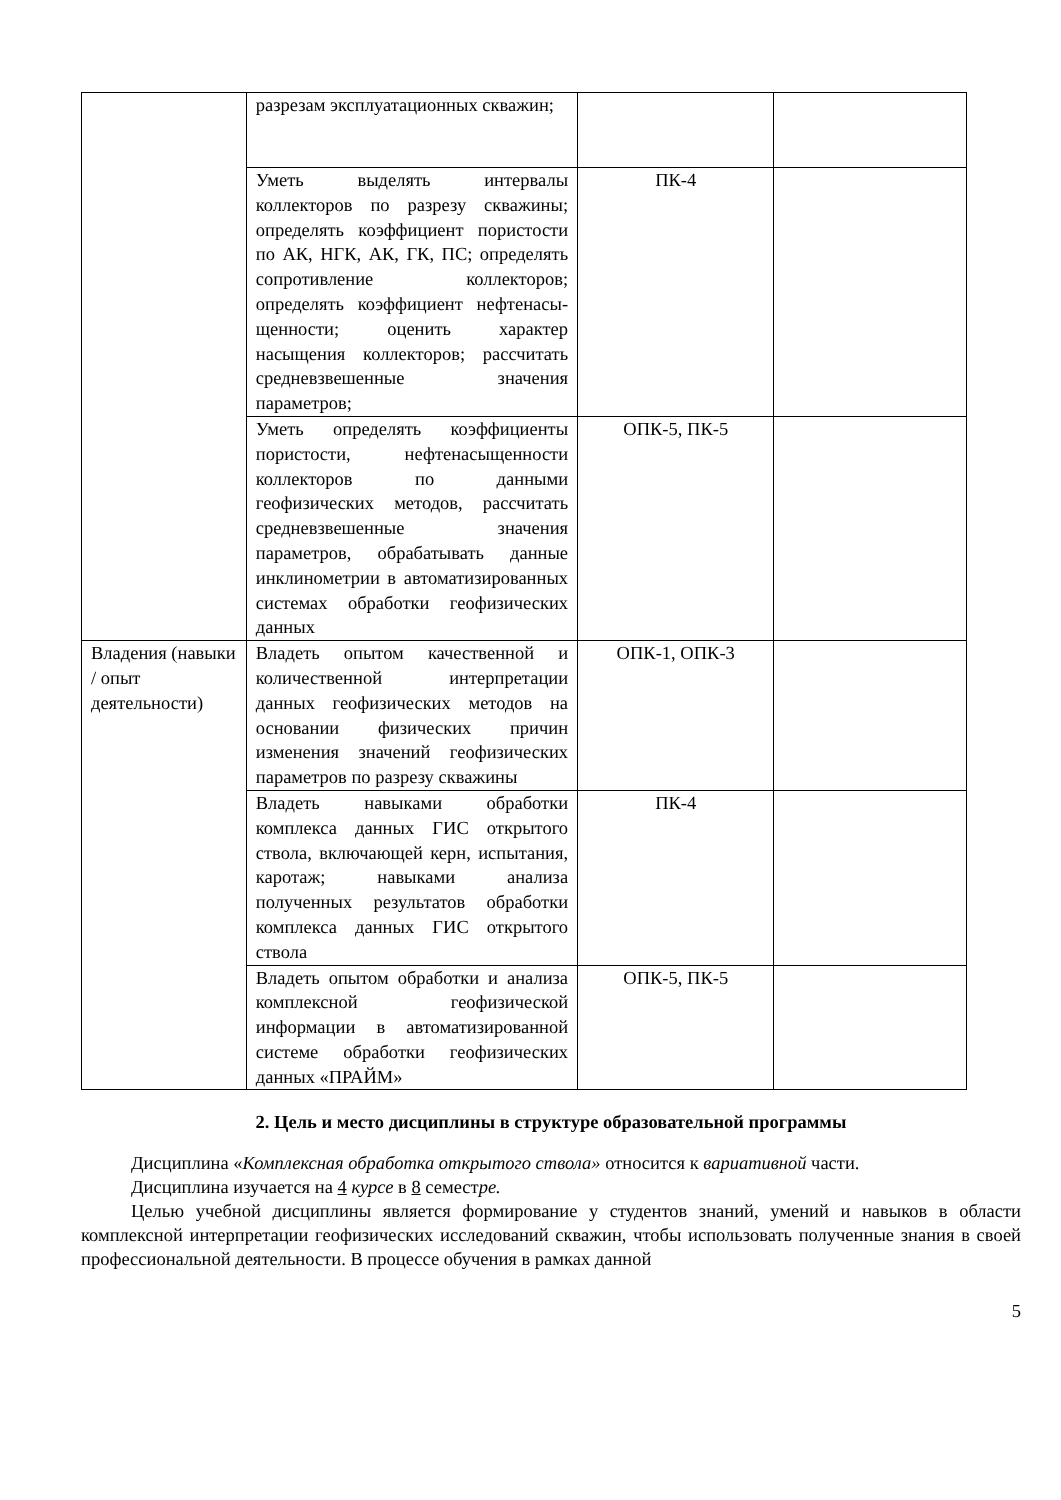| | разрезам эксплуатационных скважин; | | |
| | Уметь выделять интервалы коллекторов по разрезу скважины; определять коэффициент пористости по АК, НГК, АК, ГК, ПС; определять сопротивление коллекторов; определять коэффициент нефтенасы-щенности; оценить характер насыщения коллекторов; рассчитать средневзвешенные значения параметров; | ПК-4 | |
| | Уметь определять коэффициенты пористости, нефтенасыщенности коллекторов по данными геофизических методов, рассчитать средневзвешенные значения параметров, обрабатывать данные инклинометрии в автоматизированных системах обработки геофизических данных | ОПК-5, ПК-5 | |
| Владения (навыки / опыт деятельности) | Владеть опытом качественной и количественной интерпретации данных геофизических методов на основании физических причин изменения значений геофизических параметров по разрезу скважины | ОПК-1, ОПК-3 | |
| | Владеть навыками обработки комплекса данных ГИС открытого ствола, включающей керн, испытания, каротаж; навыками анализа полученных результатов обработки комплекса данных ГИС открытого ствола | ПК-4 | |
| | Владеть опытом обработки и анализа комплексной геофизической информации в автоматизированной системе обработки геофизических данных «ПРАЙМ» | ОПК-5, ПК-5 | |
2. Цель и место дисциплины в структуре образовательной программы
Дисциплина «Комплексная обработка открытого ствола» относится к вариативной части.
Дисциплина изучается на 4 курсе в 8 семестре.
Целью учебной дисциплины является формирование у студентов знаний, умений и навыков в области комплексной интерпретации геофизических исследований скважин, чтобы использовать полученные знания в своей профессиональной деятельности. В процессе обучения в рамках данной
5